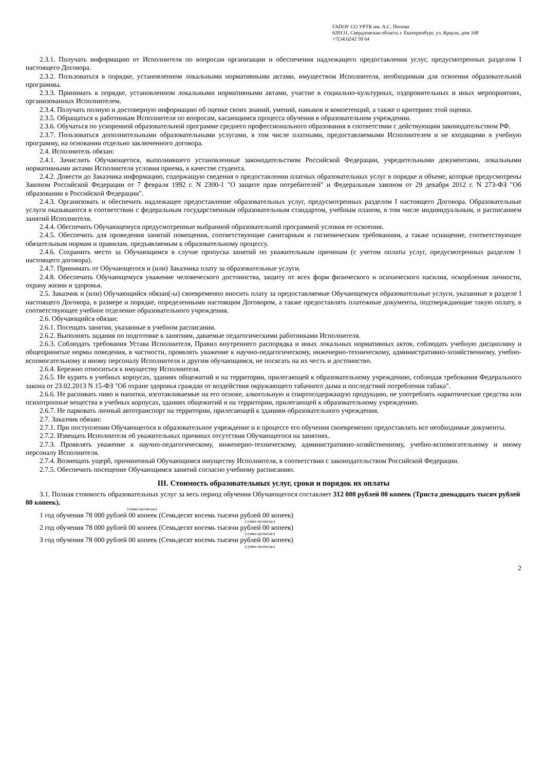ГАПОУ СО УРТК им. А.С. Попова
620131, Свердловская область г. Екатеринбург, ул. Крауля, дом 168
+7(343)242 50 64
2.3.1. Получать информацию от Исполнителя по вопросам организации и обеспечения надлежащего предоставления услуг, предусмотренных разделом I настоящего Договора.
2.3.2. Пользоваться в порядке, установленном локальными нормативными актами, имуществом Исполнителя, необходимым для освоения образовательной программы.
2.3.3. Принимать в порядке, установленном локальными нормативными актами, участие в социально-культурных, оздоровительных и иных мероприятиях, организованных Исполнителем.
2.3.4. Получать полную и достоверную информацию об оценке своих знаний, умений, навыков и компетенций, а также о критериях этой оценки.
2.3.5. Обращаться к работникам Исполнителя по вопросам, касающимся процесса обучения в образовательном учреждении.
2.3.6. Обучаться по ускоренной образовательной программе среднего профессионального образования в соответствии с действующим законодательством РФ.
2.3.7. Пользоваться дополнительными образовательными услугами, в том числе платными, предоставляемыми Исполнителем и не входящими в учебную программу, на основании отдельно заключенного договора.
2.4. Исполнитель обязан:
2.4.1. Зачислить Обучающегося, выполнившего установленные законодательством Российской Федерации, учредительными документами, локальными нормативными актами Исполнителя условия приема, в качестве студента.
2.4.2. Довести до Заказчика информацию, содержащую сведения о предоставлении платных образовательных услуг в порядке и объеме, которые предусмотрены Законом Российской Федерации от 7 февраля 1992 г. N 2300-1 "О защите прав потребителей" и Федеральным законом от 29 декабря 2012 г. N 273-ФЗ "Об образовании в Российской Федерации".
2.4.3. Организовать и обеспечить надлежащее предоставление образовательных услуг, предусмотренных разделом I настоящего Договора. Образовательные услуги оказываются в соответствии с федеральным государственным образовательным стандартом, учебным планом, в том числе индивидуальным, и расписанием занятий Исполнителя.
2.4.4. Обеспечить Обучающемуся предусмотренные выбранной образовательной программой условия ее освоения.
2.4.5. Обеспечить для проведения занятий помещения, соответствующие санитарным и гигиеническим требованиям, а также оснащение, соответствующее обязательным нормам и правилам, предъявляемым к образовательному процессу.
2.4.6. Сохранить место за Обучающимся в случае пропуска занятий по уважительным причинам (с учетом оплаты услуг, предусмотренных разделом 1 настоящего договора).
2.4.7. Принимать от Обучающегося и (или) Заказчика плату за образовательные услуги.
2.4.8. Обеспечить Обучающемуся уважение человеческого достоинства, защиту от всех форм физического и психического насилия, оскорбления личности, охрану жизни и здоровья.
2.5. Заказчик и (или) Обучающийся обязан(-ы) своевременно вносить плату за предоставляемые Обучающемуся образовательные услуги, указанные в разделе I настоящего Договора, в размере и порядке, определенными настоящим Договором, а также предоставлять платежные документы, подтверждающие такую оплату, в соответствующее учебное отделение образовательного учреждения.
2.6. Обучающийся обязан:
2.6.1. Посещать занятия, указанные в учебном расписании.
2.6.2. Выполнять задания по подготовке к занятиям, даваемые педагогическими работниками Исполнителя.
2.6.3. Соблюдать требования Устава Исполнителя, Правил внутреннего распорядка и иных локальных нормативных актов, соблюдать учебную дисциплину и общепринятые нормы поведения, в частности, проявлять уважение к научно-педагогическому, инженерно-техническому, административно-хозяйственному, учебно-вспомогательному и иному персоналу Исполнителя и другим обучающимся, не посягать на их честь и достоинство.
2.6.4. Бережно относиться к имуществу Исполнителя.
2.6.5. Не курить в учебных корпусах, зданиях общежитий и на территории, прилегающей к образовательному учреждению, соблюдая требования Федерального закона от 23.02.2013 N 15-ФЗ "Об охране здоровья граждан от воздействия окружающего табачного дыма и последствий потребления табака".
2.6.6. Не распивать пиво и напитки, изготавливаемые на его основе, алкогольную и спиртосодержащую продукцию, не употреблять наркотические средства или психотропные вещества в учебных корпусах, зданиях общежитий и на территории, прилегающей к образовательному учреждению.
2.6.7. Не парковать личный автотранспорт на территории, прилегающей к зданиям образовательного учреждения.
2.7. Заказчик обязан:
2.7.1. При поступлении Обучающегося в образовательное учреждение и в процессе его обучения своевременно предоставлять все необходимые документы.
2.7.2. Извещать Исполнителя об уважительных причинах отсутствия Обучающегося на занятиях.
2.7.3. Проявлять уважение к научно-педагогическому, инженерно-техническому, административно-хозяйственному, учебно-вспомогательному и иному персоналу Исполнителя.
2.7.4. Возмещать ущерб, причиненный Обучающимся имуществу Исполнителя, в соответствии с законодательством Российской Федерации.
2.7.5. Обеспечить посещение Обучающимся занятий согласно учебному расписанию.
III. Стоимость образовательных услуг, сроки и порядок их оплаты
3.1. Полная стоимость образовательных услуг за весь период обучения Обучающегося составляет 312 000 рублей 00 копеек (Триста двенадцать тысяч рублей 00 копеек).
(сумма прописью)
1 год обучения 78 000 рублей 00 копеек (Семьдесят восемь тысячи рублей 00 копеек)
(сумма прописью)
2 год обучения 78 000 рублей 00 копеек (Семьдесят восемь тысячи рублей 00 копеек)
(сумма прописью)
3 год обучения 78 000 рублей 00 копеек (Семьдесят восемь тысячи рублей 00 копеек)
(сумма прописью)
2